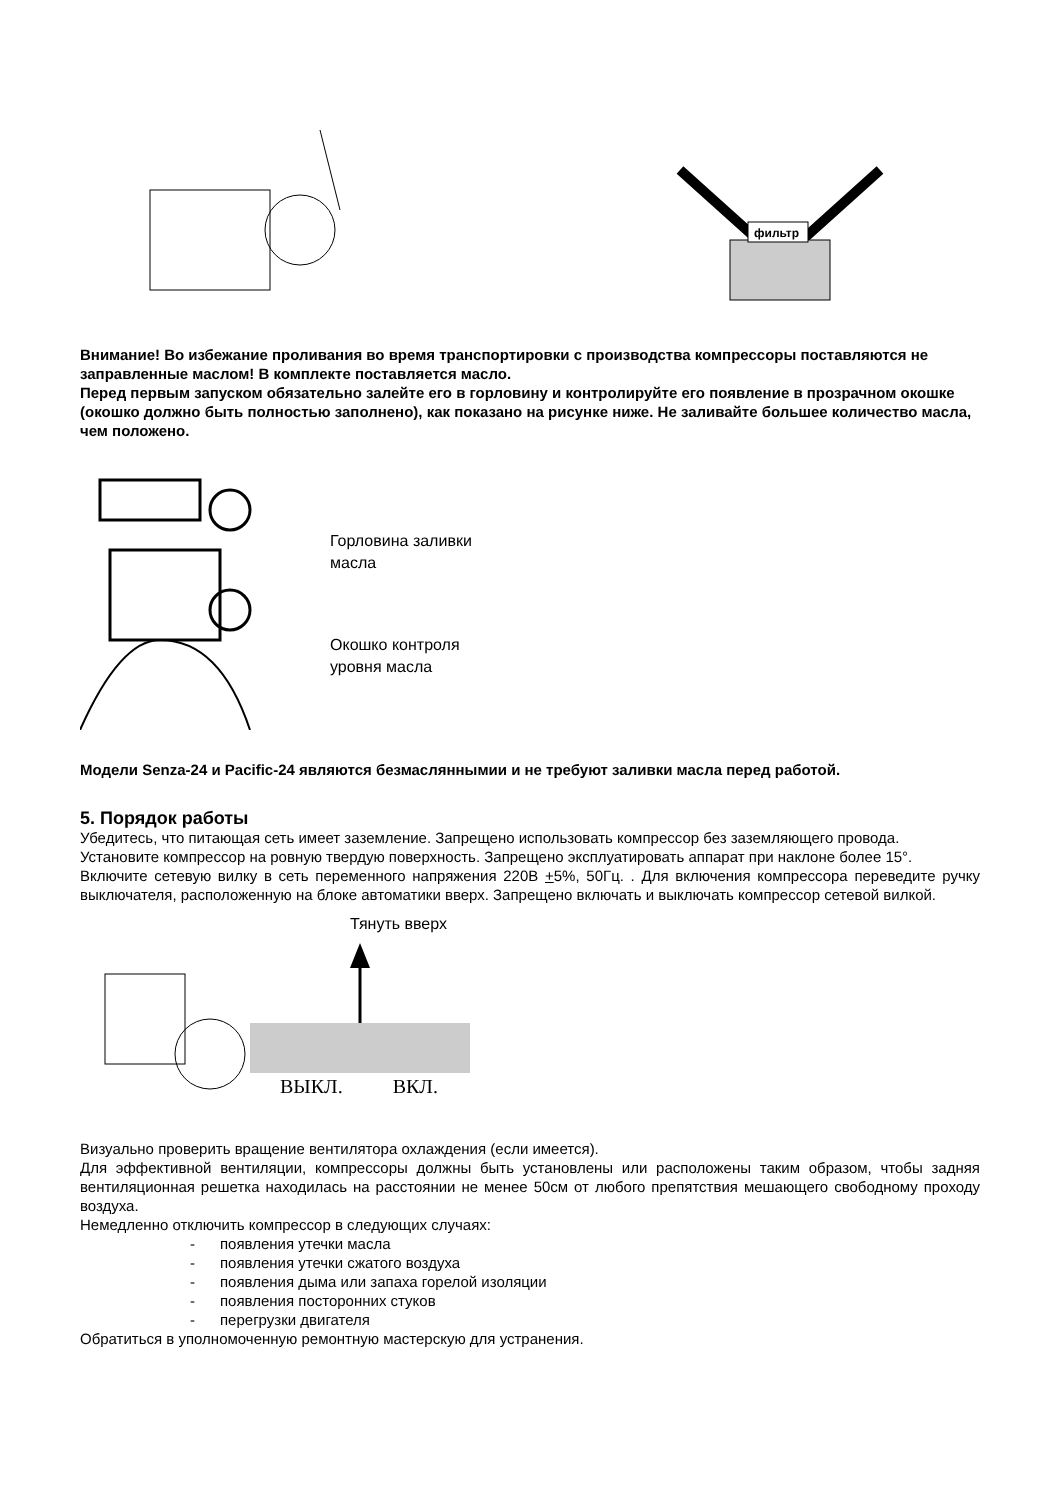фильтр
Внимание! Во избежание проливания во время транспортировки с производства компрессоры поставляются не заправленные маслом! В комплекте поставляется масло.
Перед первым запуском обязательно залейте его в горловину и контролируйте его появление в прозрачном окошке (окошко должно быть полностью заполнено), как показано на рисунке ниже. Не заливайте большее количество масла, чем положено.
Горловина заливки
масла
Окошко контроля
уровня масла
Модели Senza-24 и Pacific-24 являются безмасляннымии и не требуют заливки масла перед работой.
5. Порядок работы
Убедитесь, что питающая сеть имеет заземление. Запрещено использовать компрессор без заземляющего провода.
Установите компрессор на ровную твердую поверхность. Запрещено эксплуатировать аппарат при наклоне более 15°.
Включите сетевую вилку в сеть переменного напряжения 220В +5%, 50Гц. . Для включения компрессора переведите ручку выключателя, расположенную на блоке автоматики вверх. Запрещено включать и выключать компрессор сетевой вилкой.
Тянуть вверх
ВЫКЛ. ВКЛ.
Визуально проверить вращение вентилятора охлаждения (если имеется).
Для эффективной вентиляции, компрессоры должны быть установлены или расположены таким образом, чтобы задняя вентиляционная решетка находилась на расстоянии не менее 50см от любого препятствия мешающего свободному проходу воздуха.
Немедленно отключить компрессор в следующих случаях:
- появления утечки масла
- появления утечки сжатого воздуха
- появления дыма или запаха горелой изоляции
- появления посторонних стуков
- перегрузки двигателя
Обратиться в уполномоченную ремонтную мастерскую для устранения.